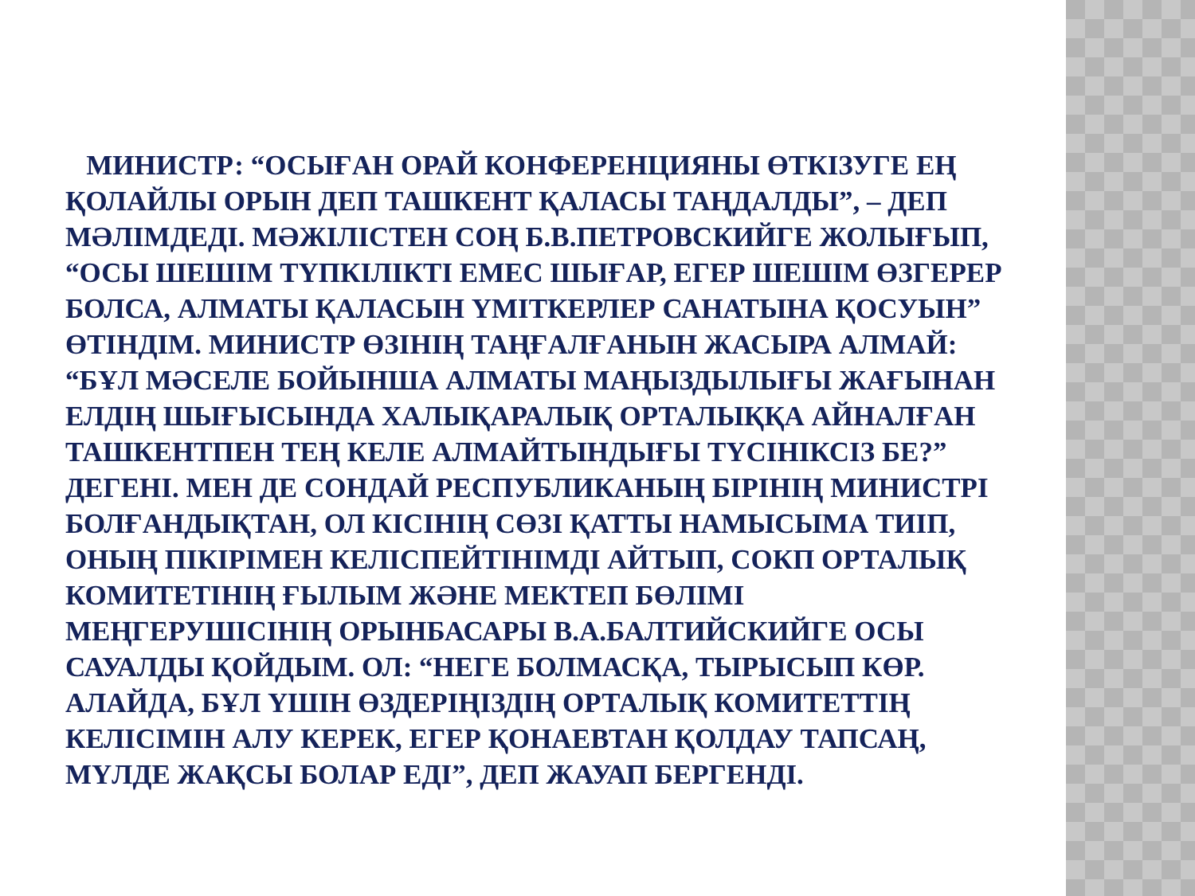МИНИСТР: “ОСЫҒАН ОРАЙ КОНФЕРЕНЦИЯНЫ ӨТКІЗУГЕ ЕҢ ҚОЛАЙЛЫ ОРЫН ДЕП ТАШКЕНТ ҚАЛАСЫ ТАҢДАЛДЫ”, – ДЕП МӘЛІМДЕДІ. МӘЖІЛІСТЕН СОҢ Б.В.ПЕТРОВСКИЙГЕ ЖОЛЫҒЫП, “ОСЫ ШЕШІМ ТҮПКІЛІКТІ ЕМЕС ШЫҒАР, ЕГЕР ШЕШІМ ӨЗГЕРЕР БОЛСА, АЛМАТЫ ҚАЛАСЫН ҮМІТКЕРЛЕР САНАТЫНА ҚОСУЫН” ӨТІНДІМ. МИНИСТР ӨЗІНІҢ ТАҢҒАЛҒАНЫН ЖАСЫРА АЛМАЙ: “БҰЛ МӘСЕЛЕ БОЙЫНША АЛМАТЫ МАҢЫЗДЫЛЫҒЫ ЖАҒЫНАН ЕЛДІҢ ШЫҒЫСЫНДА ХАЛЫҚАРАЛЫҚ ОРТАЛЫҚҚА АЙНАЛҒАН ТАШКЕНТПЕН ТЕҢ КЕЛЕ АЛМАЙТЫНДЫҒЫ ТҮСІНІКСІЗ БЕ?” ДЕГЕНІ. МЕН ДЕ СОНДАЙ РЕСПУБЛИКАНЫҢ БІРІНІҢ МИНИСТРІ БОЛҒАНДЫҚТАН, ОЛ КІСІНІҢ СӨЗІ ҚАТТЫ НАМЫСЫМА ТИІП, ОНЫҢ ПІКІРІМЕН КЕЛІСПЕЙТІНІМДІ АЙТЫП, СОКП ОРТАЛЫҚ КОМИТЕТІНІҢ ҒЫЛЫМ ЖӘНЕ МЕКТЕП БӨЛІМІ МЕҢГЕРУШІСІНІҢ ОРЫНБАСАРЫ В.А.БАЛТИЙСКИЙГЕ ОСЫ САУАЛДЫ ҚОЙДЫМ. ОЛ: “НЕГЕ БОЛМАСҚА, ТЫРЫСЫП КӨР. АЛАЙДА, БҰЛ ҮШІН ӨЗДЕРІҢІЗДІҢ ОРТАЛЫҚ КОМИТЕТТІҢ КЕЛІСІМІН АЛУ КЕРЕК, ЕГЕР ҚОНАЕВТАН ҚОЛДАУ ТАПСАҢ, МҮЛДЕ ЖАҚСЫ БОЛАР ЕДІ”, ДЕП ЖАУАП БЕРГЕНДІ.